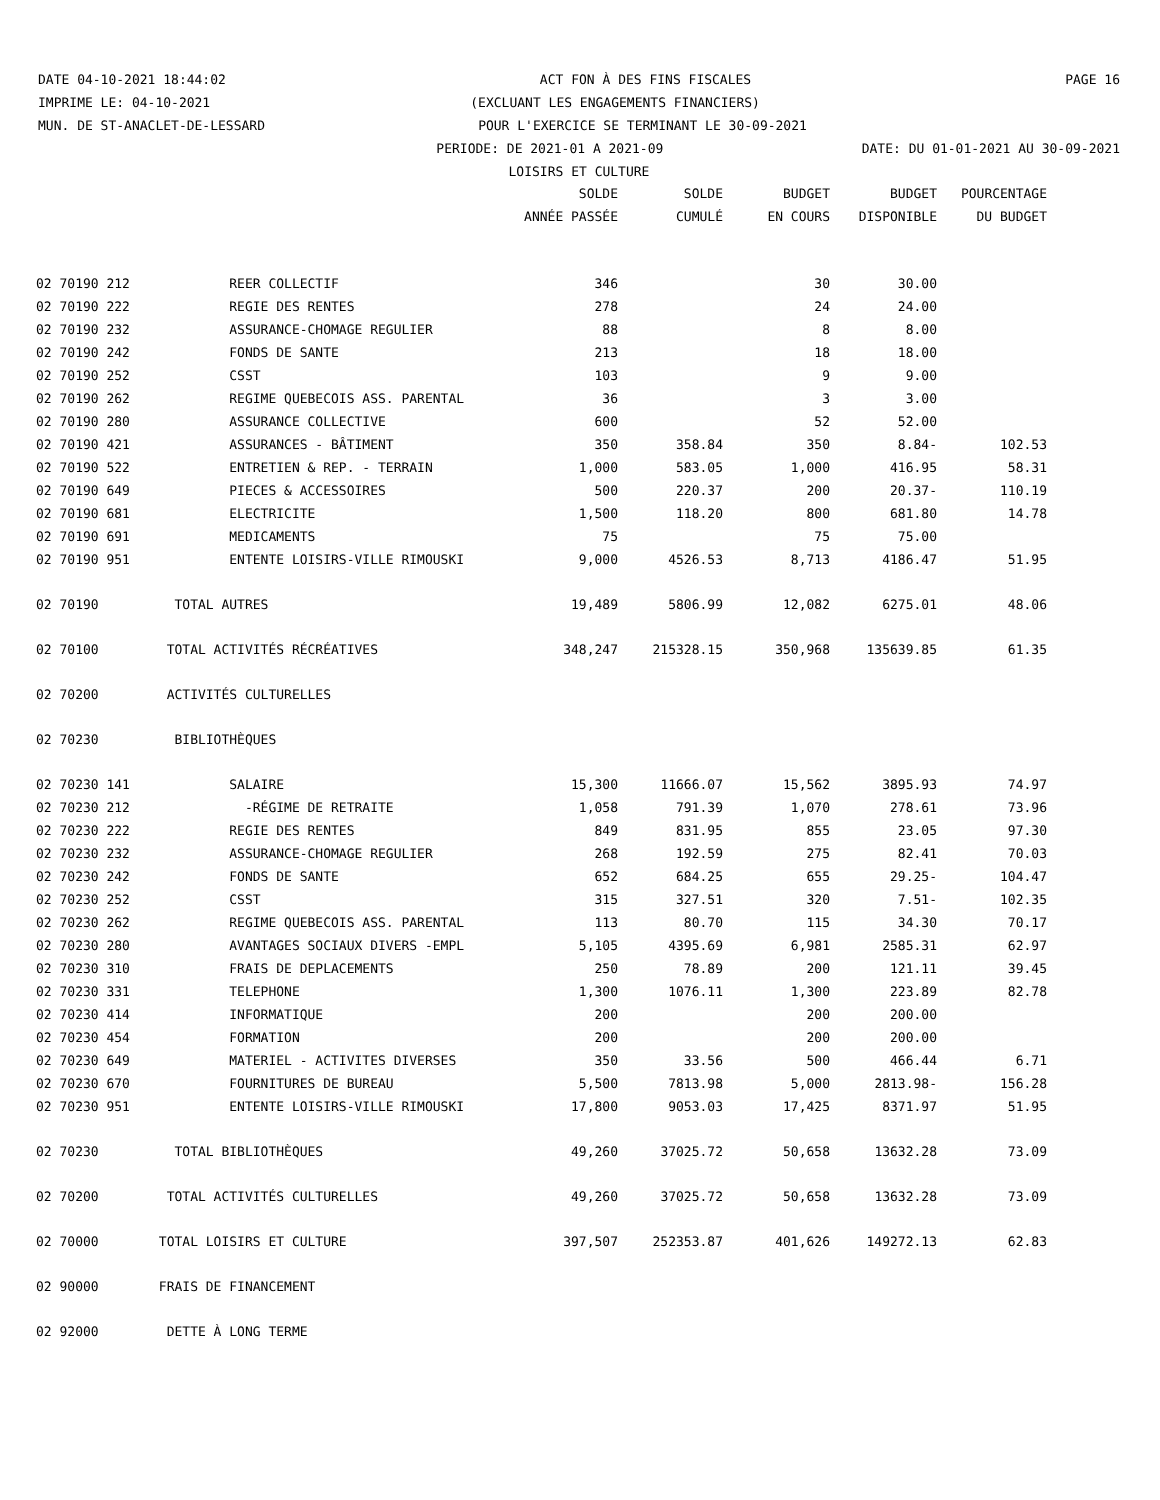DATE 04-10-2021 18:44:02 ACT FON À DES FINS FISCALES PAGE 16
IMPRIME LE: 04-10-2021 (EXCLUANT LES ENGAGEMENTS FINANCIERS)
MUN. DE ST-ANACLET-DE-LESSARD POUR L'EXERCICE SE TERMINANT LE 30-09-2021
PERIODE: DE 2021-01 A 2021-09 DATE: DU 01-01-2021 AU 30-09-2021
LOISIRS ET CULTURE
| | | SOLDE | SOLDE | BUDGET | BUDGET | POURCENTAGE |
| --- | --- | --- | --- | --- | --- | --- |
| | | ANNÉE PASSÉE | CUMULÉ | EN COURS | DISPONIBLE | DU BUDGET |
| 02 70190 212 | REER COLLECTIF | 346 | | 30 | 30.00 | |
| 02 70190 222 | REGIE DES RENTES | 278 | | 24 | 24.00 | |
| 02 70190 232 | ASSURANCE-CHOMAGE REGULIER | 88 | | 8 | 8.00 | |
| 02 70190 242 | FONDS DE SANTE | 213 | | 18 | 18.00 | |
| 02 70190 252 | CSST | 103 | | 9 | 9.00 | |
| 02 70190 262 | REGIME QUEBECOIS ASS. PARENTAL | 36 | | 3 | 3.00 | |
| 02 70190 280 | ASSURANCE COLLECTIVE | 600 | | 52 | 52.00 | |
| 02 70190 421 | ASSURANCES - BÂTIMENT | 350 | 358.84 | 350 | 8.84- | 102.53 |
| 02 70190 522 | ENTRETIEN & REP. - TERRAIN | 1,000 | 583.05 | 1,000 | 416.95 | 58.31 |
| 02 70190 649 | PIECES & ACCESSOIRES | 500 | 220.37 | 200 | 20.37- | 110.19 |
| 02 70190 681 | ELECTRICITE | 1,500 | 118.20 | 800 | 681.80 | 14.78 |
| 02 70190 691 | MEDICAMENTS | 75 | | 75 | 75.00 | |
| 02 70190 951 | ENTENTE LOISIRS-VILLE RIMOUSKI | 9,000 | 4526.53 | 8,713 | 4186.47 | 51.95 |
| 02 70190 | TOTAL AUTRES | 19,489 | 5806.99 | 12,082 | 6275.01 | 48.06 |
| 02 70100 | TOTAL ACTIVITÉS RÉCRÉATIVES | 348,247 | 215328.15 | 350,968 | 135639.85 | 61.35 |
| 02 70200 | ACTIVITÉS CULTURELLES | | | | | |
| 02 70230 | BIBLIOTHÈQUES | | | | | |
| 02 70230 141 | SALAIRE | 15,300 | 11666.07 | 15,562 | 3895.93 | 74.97 |
| 02 70230 212 | -RÉGIME DE RETRAITE | 1,058 | 791.39 | 1,070 | 278.61 | 73.96 |
| 02 70230 222 | REGIE DES RENTES | 849 | 831.95 | 855 | 23.05 | 97.30 |
| 02 70230 232 | ASSURANCE-CHOMAGE REGULIER | 268 | 192.59 | 275 | 82.41 | 70.03 |
| 02 70230 242 | FONDS DE SANTE | 652 | 684.25 | 655 | 29.25- | 104.47 |
| 02 70230 252 | CSST | 315 | 327.51 | 320 | 7.51- | 102.35 |
| 02 70230 262 | REGIME QUEBECOIS ASS. PARENTAL | 113 | 80.70 | 115 | 34.30 | 70.17 |
| 02 70230 280 | AVANTAGES SOCIAUX DIVERS -EMPL | 5,105 | 4395.69 | 6,981 | 2585.31 | 62.97 |
| 02 70230 310 | FRAIS DE DEPLACEMENTS | 250 | 78.89 | 200 | 121.11 | 39.45 |
| 02 70230 331 | TELEPHONE | 1,300 | 1076.11 | 1,300 | 223.89 | 82.78 |
| 02 70230 414 | INFORMATIQUE | 200 | | 200 | 200.00 | |
| 02 70230 454 | FORMATION | 200 | | 200 | 200.00 | |
| 02 70230 649 | MATERIEL - ACTIVITES DIVERSES | 350 | 33.56 | 500 | 466.44 | 6.71 |
| 02 70230 670 | FOURNITURES DE BUREAU | 5,500 | 7813.98 | 5,000 | 2813.98- | 156.28 |
| 02 70230 951 | ENTENTE LOISIRS-VILLE RIMOUSKI | 17,800 | 9053.03 | 17,425 | 8371.97 | 51.95 |
| 02 70230 | TOTAL BIBLIOTHÈQUES | 49,260 | 37025.72 | 50,658 | 13632.28 | 73.09 |
| 02 70200 | TOTAL ACTIVITÉS CULTURELLES | 49,260 | 37025.72 | 50,658 | 13632.28 | 73.09 |
| 02 70000 | TOTAL LOISIRS ET CULTURE | 397,507 | 252353.87 | 401,626 | 149272.13 | 62.83 |
| 02 90000 | FRAIS DE FINANCEMENT | | | | | |
| 02 92000 | DETTE À LONG TERME | | | | | |